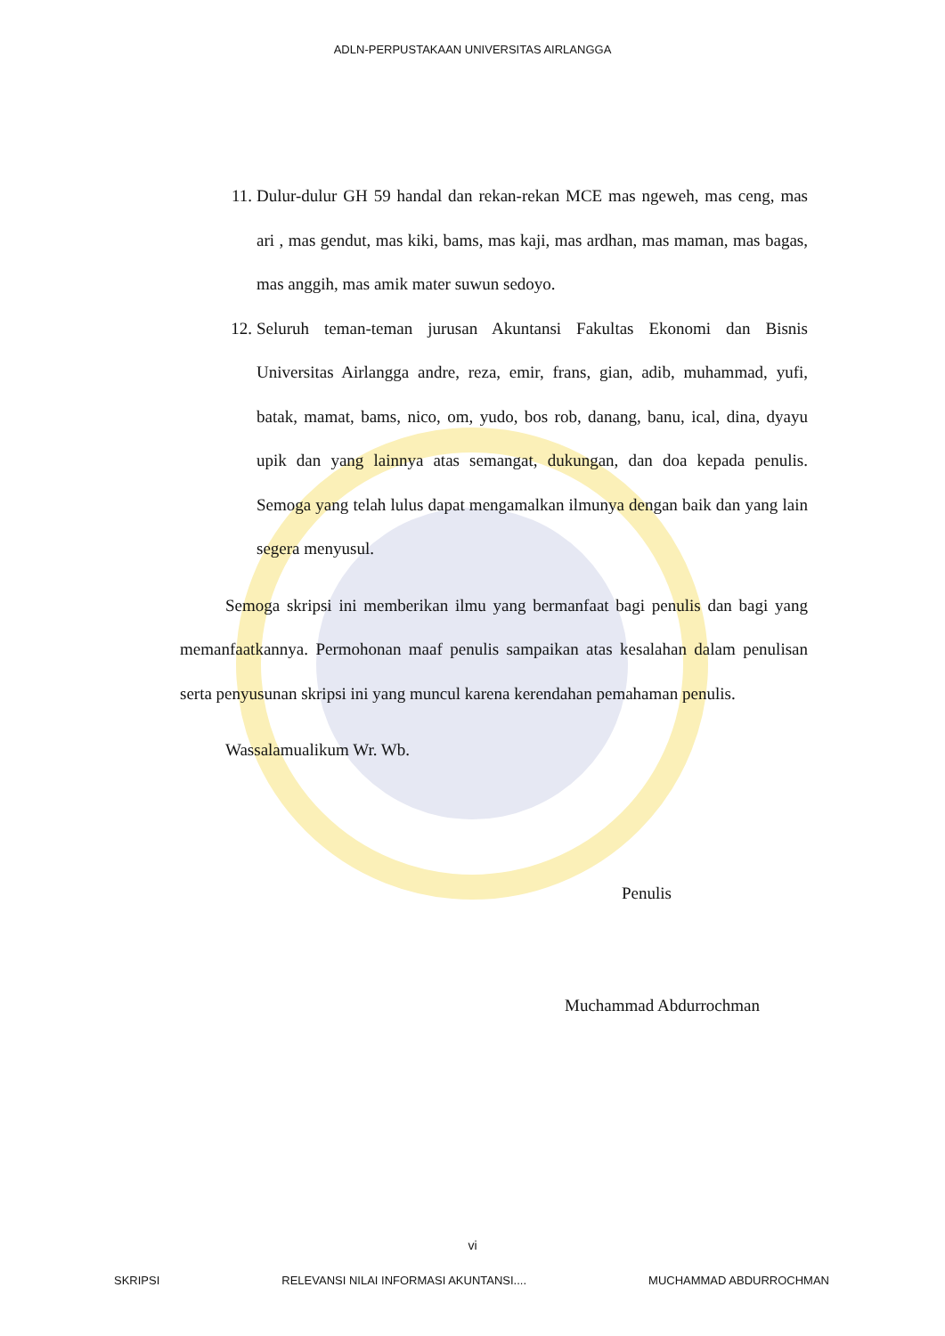ADLN-PERPUSTAKAAN UNIVERSITAS AIRLANGGA
11. Dulur-dulur GH 59 handal dan rekan-rekan MCE mas ngeweh, mas ceng, mas ari , mas gendut, mas kiki, bams, mas kaji, mas ardhan, mas maman, mas bagas, mas anggih, mas amik mater suwun sedoyo.
12. Seluruh teman-teman jurusan Akuntansi Fakultas Ekonomi dan Bisnis Universitas Airlangga andre, reza, emir, frans, gian, adib, muhammad, yufi, batak, mamat, bams, nico, om, yudo, bos rob, danang, banu, ical, dina, dyayu upik dan yang lainnya atas semangat, dukungan, dan doa kepada penulis. Semoga yang telah lulus dapat mengamalkan ilmunya dengan baik dan yang lain segera menyusul.
Semoga skripsi ini memberikan ilmu yang bermanfaat bagi penulis dan bagi yang memanfaatkannya. Permohonan maaf penulis sampaikan atas kesalahan dalam penulisan serta penyusunan skripsi ini yang muncul karena kerendahan pemahaman penulis.
Wassalamualikum Wr. Wb.
Penulis
Muchammad Abdurrochman
vi
SKRIPSI RELEVANSI NILAI INFORMASI AKUNTANSI.... MUCHAMMAD ABDURROCHMAN